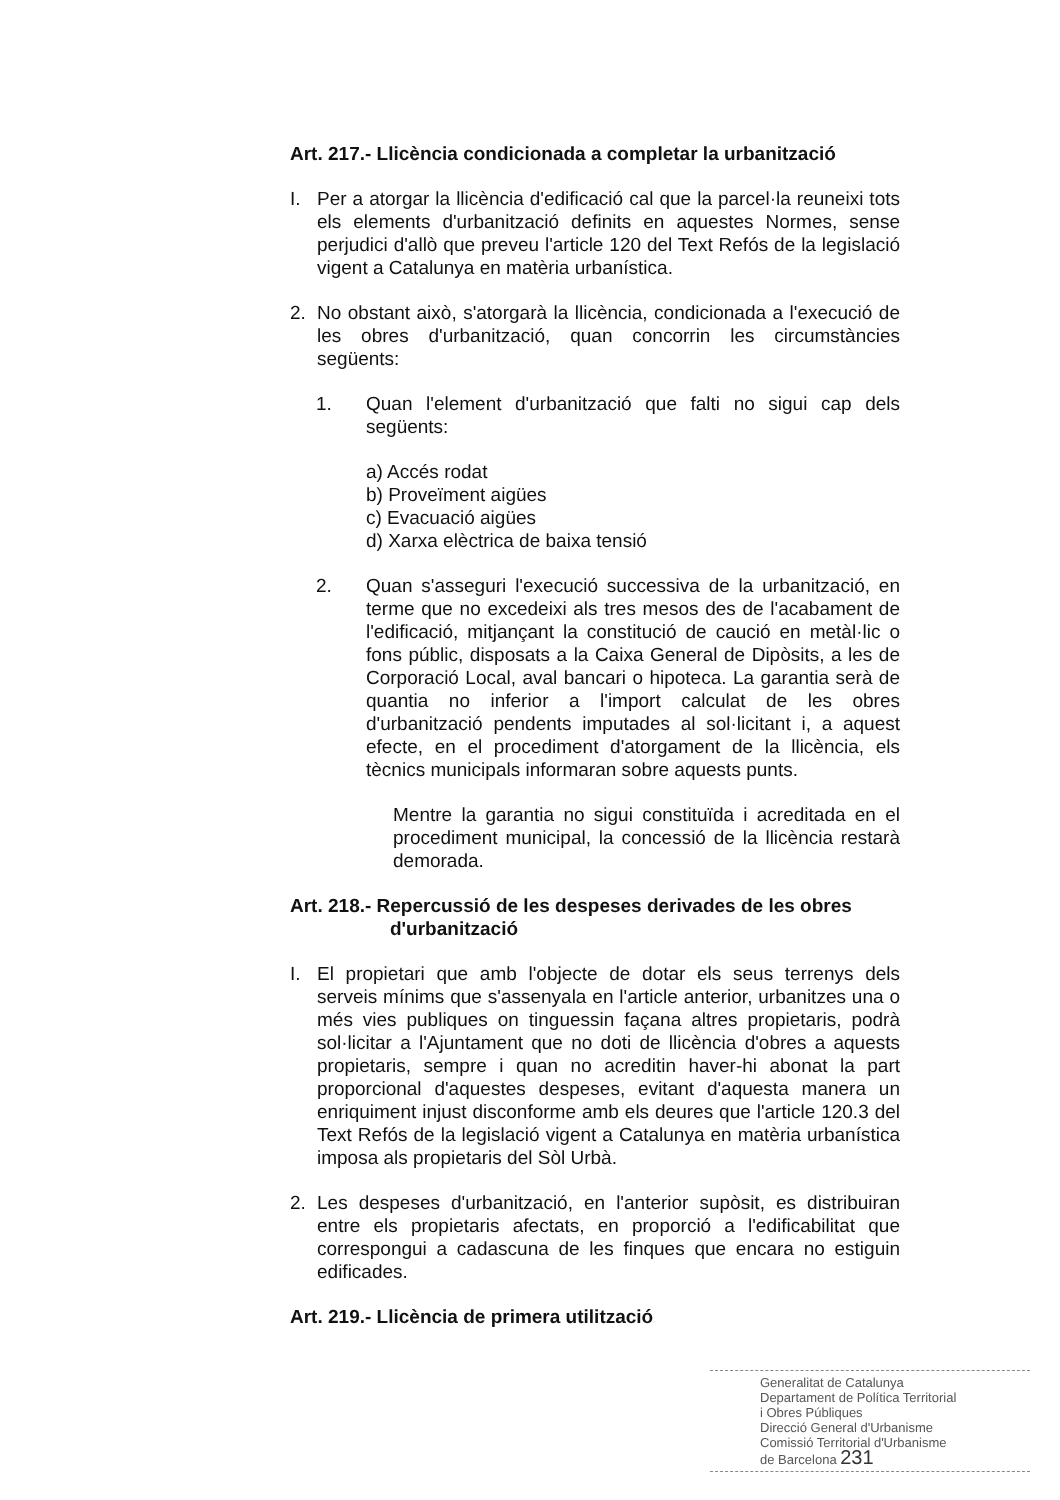Art. 217.- Llicència condicionada a completar la urbanització
I. Per a atorgar la llicència d'edificació cal que la parcel·la reuneixi tots els elements d'urbanització definits en aquestes Normes, sense perjudici d'allò que preveu l'article 120 del Text Refós de la legislació vigent a Catalunya en matèria urbanística.
2. No obstant això, s'atorgarà la llicència, condicionada a l'execució de les obres d'urbanització, quan concorrin les circumstàncies següents:
1. Quan l'element d'urbanització que falti no sigui cap dels següents:
a) Accés rodat
b) Proveïment aigües
c) Evacuació aigües
d) Xarxa elèctrica de baixa tensió
2. Quan s'asseguri l'execució successiva de la urbanització, en terme que no excedeixi als tres mesos des de l'acabament de l'edificació, mitjançant la constitució de caució en metàl·lic o fons públic, disposats a la Caixa General de Dipòsits, a les de Corporació Local, aval bancari o hipoteca. La garantia serà de quantia no inferior a l'import calculat de les obres d'urbanització pendents imputades al sol·licitant i, a aquest efecte, en el procediment d'atorgament de la llicència, els tècnics municipals informaran sobre aquests punts.
Mentre la garantia no sigui constituïda i acreditada en el procediment municipal, la concessió de la llicència restarà demorada.
Art. 218.- Repercussió de les despeses derivades de les obres
d'urbanització
I. El propietari que amb l'objecte de dotar els seus terrenys dels serveis mínims que s'assenyala en l'article anterior, urbanitzes una o més vies publiques on tinguessin façana altres propietaris, podrà sol·licitar a l'Ajuntament que no doti de llicència d'obres a aquests propietaris, sempre i quan no acreditin haver-hi abonat la part proporcional d'aquestes despeses, evitant d'aquesta manera un enriquiment injust disconforme amb els deures que l'article 120.3 del Text Refós de la legislació vigent a Catalunya en matèria urbanística imposa als propietaris del Sòl Urbà.
2. Les despeses d'urbanització, en l'anterior supòsit, es distribuiran entre els propietaris afectats, en proporció a l'edificabilitat que correspongui a cadascuna de les finques que encara no estiguin edificades.
Art. 219.- Llicència de primera utilització
Generalitat de Catalunya
Departament de Política Territorial
i Obres Públiques
Direcció General d'Urbanisme
Comissió Territorial d'Urbanisme
de Barcelona 231